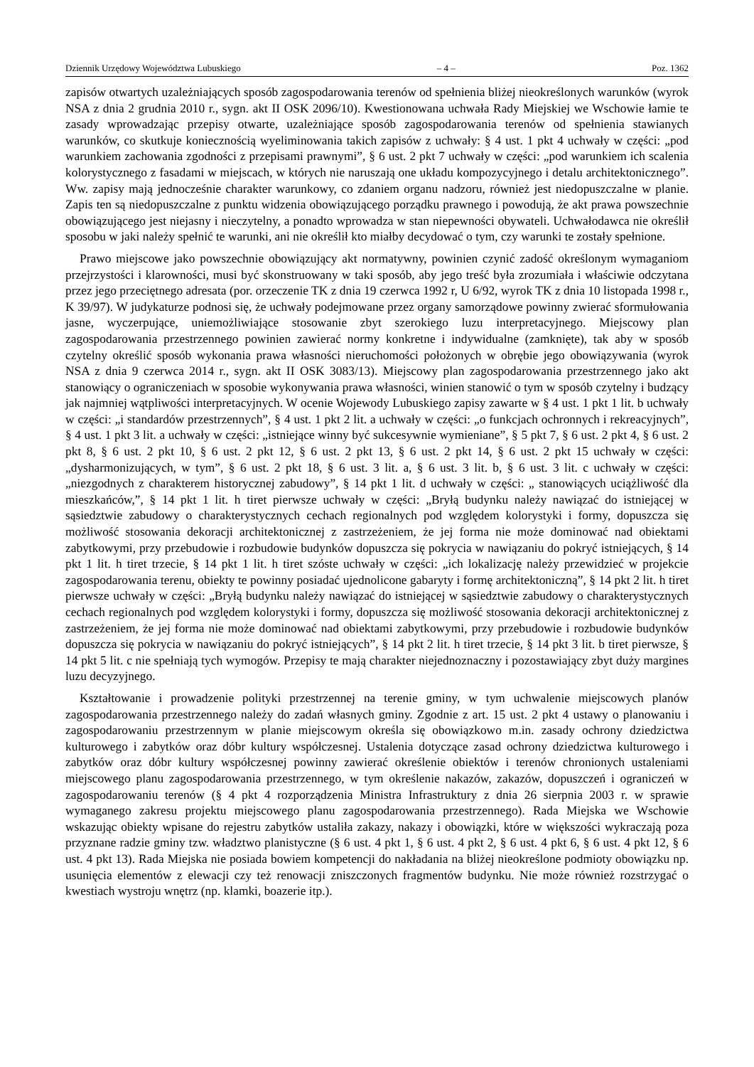Dziennik Urzędowy Województwa Lubuskiego – 4 – Poz. 1362
zapisów otwartych uzależniających sposób zagospodarowania terenów od spełnienia bliżej nieokreślonych warunków (wyrok NSA z dnia 2 grudnia 2010 r., sygn. akt II OSK 2096/10). Kwestionowana uchwała Rady Miejskiej we Wschowie łamie te zasady wprowadzając przepisy otwarte, uzależniające sposób zagospodarowania terenów od spełnienia stawianych warunków, co skutkuje koniecznością wyeliminowania takich zapisów z uchwały: § 4 ust. 1 pkt 4 uchwały w części: „pod warunkiem zachowania zgodności z przepisami prawnymi”, § 6 ust. 2 pkt 7 uchwały w części: „pod warunkiem ich scalenia kolorystycznego z fasadami w miejscach, w których nie naruszają one układu kompozycyjnego i detalu architektonicznego”. Ww. zapisy mają jednocześnie charakter warunkowy, co zdaniem organu nadzoru, również jest niedopuszczalne w planie. Zapis ten są niedopuszczalne z punktu widzenia obowiązującego porządku prawnego i powodują, że akt prawa powszechnie obowiązującego jest niejasny i nieczytelny, a ponadto wprowadza w stan niepewności obywateli. Uchwałodawca nie określił sposobu w jaki należy spełnić te warunki, ani nie określił kto miałby decydować o tym, czy warunki te zostały spełnione.
Prawo miejscowe jako powszechnie obowiązujący akt normatywny, powinien czynić zadość określonym wymaganiom przejrzystości i klarowności, musi być skonstruowany w taki sposób, aby jego treść była zrozumiała i właściwie odczytana przez jego przeciętnego adresata (por. orzeczenie TK z dnia 19 czerwca 1992 r, U 6/92, wyrok TK z dnia 10 listopada 1998 r., K 39/97). W judykaturze podnosi się, że uchwały podejmowane przez organy samorządowe powinny zwierać sformułowania jasne, wyczerpujące, uniemożliwiające stosowanie zbyt szerokiego luzu interpretacyjnego. Miejscowy plan zagospodarowania przestrzennego powinien zawierać normy konkretne i indywidualne (zamknięte), tak aby w sposób czytelny określić sposób wykonania prawa własności nieruchomości położonych w obrębie jego obowiązywania (wyrok NSA z dnia 9 czerwca 2014 r., sygn. akt II OSK 3083/13). Miejscowy plan zagospodarowania przestrzennego jako akt stanowiący o ograniczeniach w sposobie wykonywania prawa własności, winien stanowić o tym w sposób czytelny i budzący jak najmniej wątpliwości interpretacyjnych. W ocenie Wojewody Lubuskiego zapisy zawarte w § 4 ust. 1 pkt 1 lit. b uchwały w części: „i standardów przestrzennych”, § 4 ust. 1 pkt 2 lit. a uchwały w części: „o funkcjach ochronnych i rekreacyjnych”, § 4 ust. 1 pkt 3 lit. a uchwały w części: „istniejące winny być sukcesywnie wymieniane”, § 5 pkt 7, § 6 ust. 2 pkt 4, § 6 ust. 2 pkt 8, § 6 ust. 2 pkt 10, § 6 ust. 2 pkt 12, § 6 ust. 2 pkt 13, § 6 ust. 2 pkt 14, § 6 ust. 2 pkt 15 uchwały w części: „dysharmonizujących, w tym”, § 6 ust. 2 pkt 18, § 6 ust. 3 lit. a, § 6 ust. 3 lit. b, § 6 ust. 3 lit. c uchwały w części: „niezgodnych z charakterem historycznej zabudowy”, § 14 pkt 1 lit. d uchwały w części: „ stanowiących uciążliwość dla mieszkańców,”, § 14 pkt 1 lit. h tiret pierwsze uchwały w części: „Bryłą budynku należy nawiązać do istniejącej w sąsiedztwie zabudowy o charakterystycznych cechach regionalnych pod względem kolorystyki i formy, dopuszcza się możliwość stosowania dekoracji architektonicznej z zastrzeżeniem, że jej forma nie może dominować nad obiektami zabytkowymi, przy przebudowie i rozbudowie budynków dopuszcza się pokrycia w nawiązaniu do pokryć istniejących, § 14 pkt 1 lit. h tiret trzecie, § 14 pkt 1 lit. h tiret szóste uchwały w części: „ich lokalizację należy przewidzieć w projekcie zagospodarowania terenu, obiekty te powinny posiadać ujednolicone gabaryty i formę architektoniczną”, § 14 pkt 2 lit. h tiret pierwsze uchwały w części: „Bryłą budynku należy nawiązać do istniejącej w sąsiedztwie zabudowy o charakterystycznych cechach regionalnych pod względem kolorystyki i formy, dopuszcza się możliwość stosowania dekoracji architektonicznej z zastrzeżeniem, że jej forma nie może dominować nad obiektami zabytkowymi, przy przebudowie i rozbudowie budynków dopuszcza się pokrycia w nawiązaniu do pokryć istniejących”, § 14 pkt 2 lit. h tiret trzecie, § 14 pkt 3 lit. b tiret pierwsze, § 14 pkt 5 lit. c nie spełniają tych wymogów. Przepisy te mają charakter niejednoznaczny i pozostawiający zbyt duży margines luzu decyzyjnego.
Kształtowanie i prowadzenie polityki przestrzennej na terenie gminy, w tym uchwalenie miejscowych planów zagospodarowania przestrzennego należy do zadań własnych gminy. Zgodnie z art. 15 ust. 2 pkt 4 ustawy o planowaniu i zagospodarowaniu przestrzennym w planie miejscowym określa się obowiązkowo m.in. zasady ochrony dziedzictwa kulturowego i zabytków oraz dóbr kultury współczesnej. Ustalenia dotyczące zasad ochrony dziedzictwa kulturowego i zabytków oraz dóbr kultury współczesnej powinny zawierać określenie obiektów i terenów chronionych ustaleniami miejscowego planu zagospodarowania przestrzennego, w tym określenie nakazów, zakazów, dopuszczeń i ograniczeń w zagospodarowaniu terenów (§ 4 pkt 4 rozporządzenia Ministra Infrastruktury z dnia 26 sierpnia 2003 r. w sprawie wymaganego zakresu projektu miejscowego planu zagospodarowania przestrzennego). Rada Miejska we Wschowie wskazując obiekty wpisane do rejestru zabytków ustaliła zakazy, nakazy i obowiązki, które w większości wykraczają poza przyznane radzie gminy tzw. władztwo planistyczne (§ 6 ust. 4 pkt 1, § 6 ust. 4 pkt 2, § 6 ust. 4 pkt 6, § 6 ust. 4 pkt 12, § 6 ust. 4 pkt 13). Rada Miejska nie posiada bowiem kompetencji do nakładania na bliżej nieokreślone podmioty obowiązku np. usunięcia elementów z elewacji czy też renowacji zniszczonych fragmentów budynku. Nie może również rozstrzygać o kwestiach wystroju wnętrz (np. klamki, boazerie itp.).